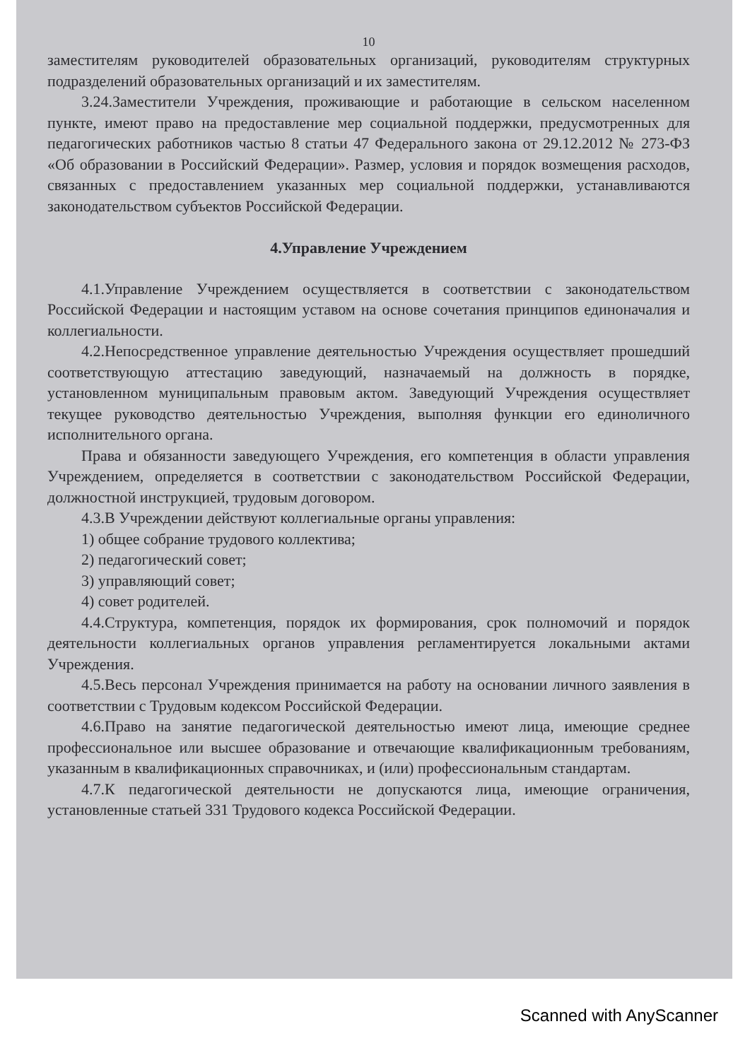10
заместителям руководителей образовательных организаций, руководителям структурных подразделений образовательных организаций и их заместителям.
3.24.Заместители Учреждения, проживающие и работающие в сельском населенном пункте, имеют право на предоставление мер социальной поддержки, предусмотренных для педагогических работников частью 8 статьи 47 Федерального закона от 29.12.2012 № 273-ФЗ «Об образовании в Российский Федерации». Размер, условия и порядок возмещения расходов, связанных с предоставлением указанных мер социальной поддержки, устанавливаются законодательством субъектов Российской Федерации.
4.Управление Учреждением
4.1.Управление Учреждением осуществляется в соответствии с законодательством Российской Федерации и настоящим уставом на основе сочетания принципов единоначалия и коллегиальности.
4.2.Непосредственное управление деятельностью Учреждения осуществляет прошедший соответствующую аттестацию заведующий, назначаемый на должность в порядке, установленном муниципальным правовым актом. Заведующий Учреждения осуществляет текущее руководство деятельностью Учреждения, выполняя функции его единоличного исполнительного органа.
Права и обязанности заведующего Учреждения, его компетенция в области управления Учреждением, определяется в соответствии с законодательством Российской Федерации, должностной инструкцией, трудовым договором.
4.3.В Учреждении действуют коллегиальные органы управления:
1) общее собрание трудового коллектива;
2) педагогический совет;
3) управляющий совет;
4) совет родителей.
4.4.Структура, компетенция, порядок их формирования, срок полномочий и порядок деятельности коллегиальных органов управления регламентируется локальными актами Учреждения.
4.5.Весь персонал Учреждения принимается на работу на основании личного заявления в соответствии с Трудовым кодексом Российской Федерации.
4.6.Право на занятие педагогической деятельностью имеют лица, имеющие среднее профессиональное или высшее образование и отвечающие квалификационным требованиям, указанным в квалификационных справочниках, и (или) профессиональным стандартам.
4.7.К педагогической деятельности не допускаются лица, имеющие ограничения, установленные статьей 331 Трудового кодекса Российской Федерации.
Scanned with AnyScanner